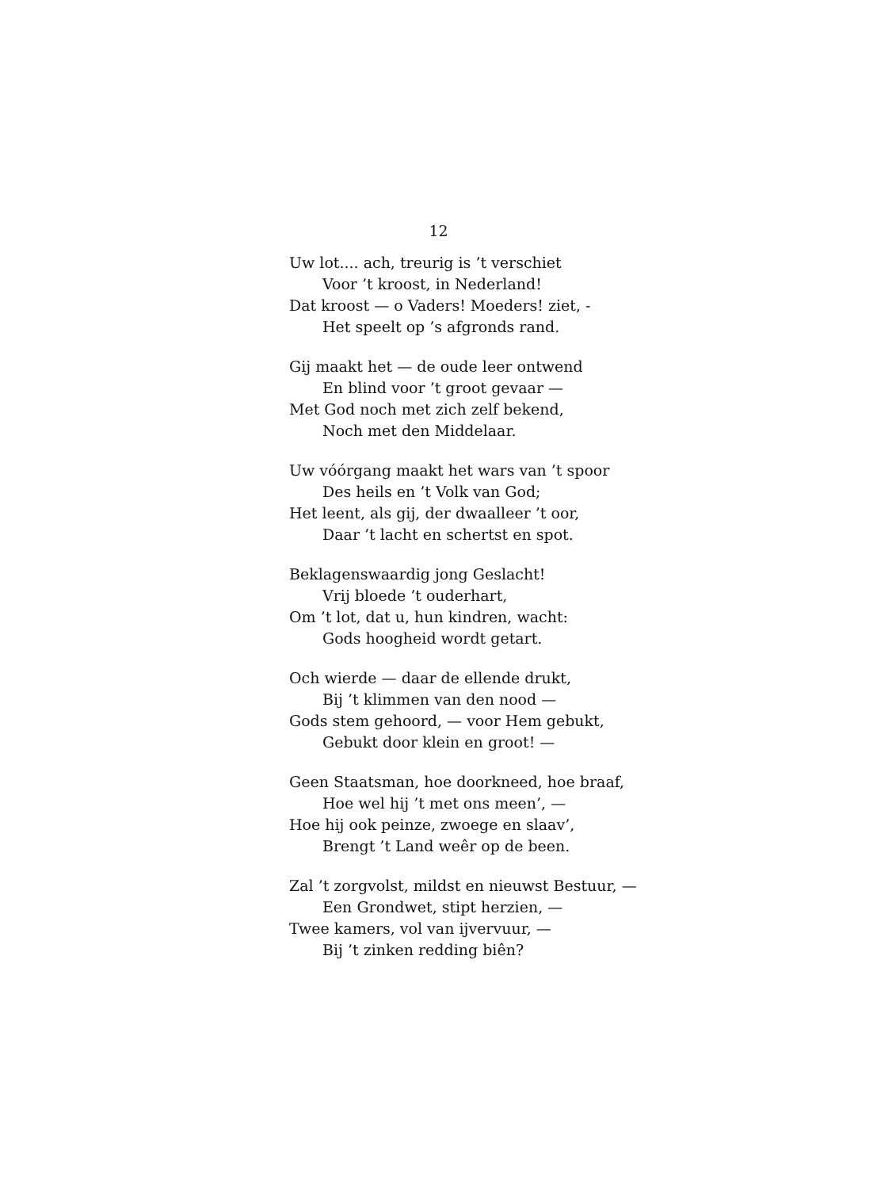12
Uw lot.... ach, treurig is ’t verschiet
Voor ’t kroost, in Nederland!
Dat kroost — o Vaders! Moeders! ziet, -
Het speelt op ’s afgronds rand.
Gij maakt het — de oude leer ontwend
En blind voor ’t groot gevaar —
Met God noch met zich zelf bekend,
Noch met den Middelaar.
Uw vóórgang maakt het wars van ’t spoor
Des heils en ’t Volk van God;
Het leent, als gij, der dwaalleer ’t oor,
Daar ’t lacht en schertst en spot.
Beklagenswaardig jong Geslacht!
Vrij bloede ’t ouderhart,
Om ’t lot, dat u, hun kindren, wacht:
Gods hoogheid wordt getart.
Och wierde — daar de ellende drukt,
Bij ’t klimmen van den nood —
Gods stem gehoord, — voor Hem gebukt,
Gebukt door klein en groot! —
Geen Staatsman, hoe doorkneed, hoe braaf,
Hoe wel hij ’t met ons meen’, —
Hoe hij ook peinze, zwoege en slaav’,
Brengt ’t Land weêr op de been.
Zal ’t zorgvolst, mildst en nieuwst Bestuur, —
Een Grondwet, stipt herzien, —
Twee kamers, vol van ijvervuur, —
Bij ’t zinken redding biên?